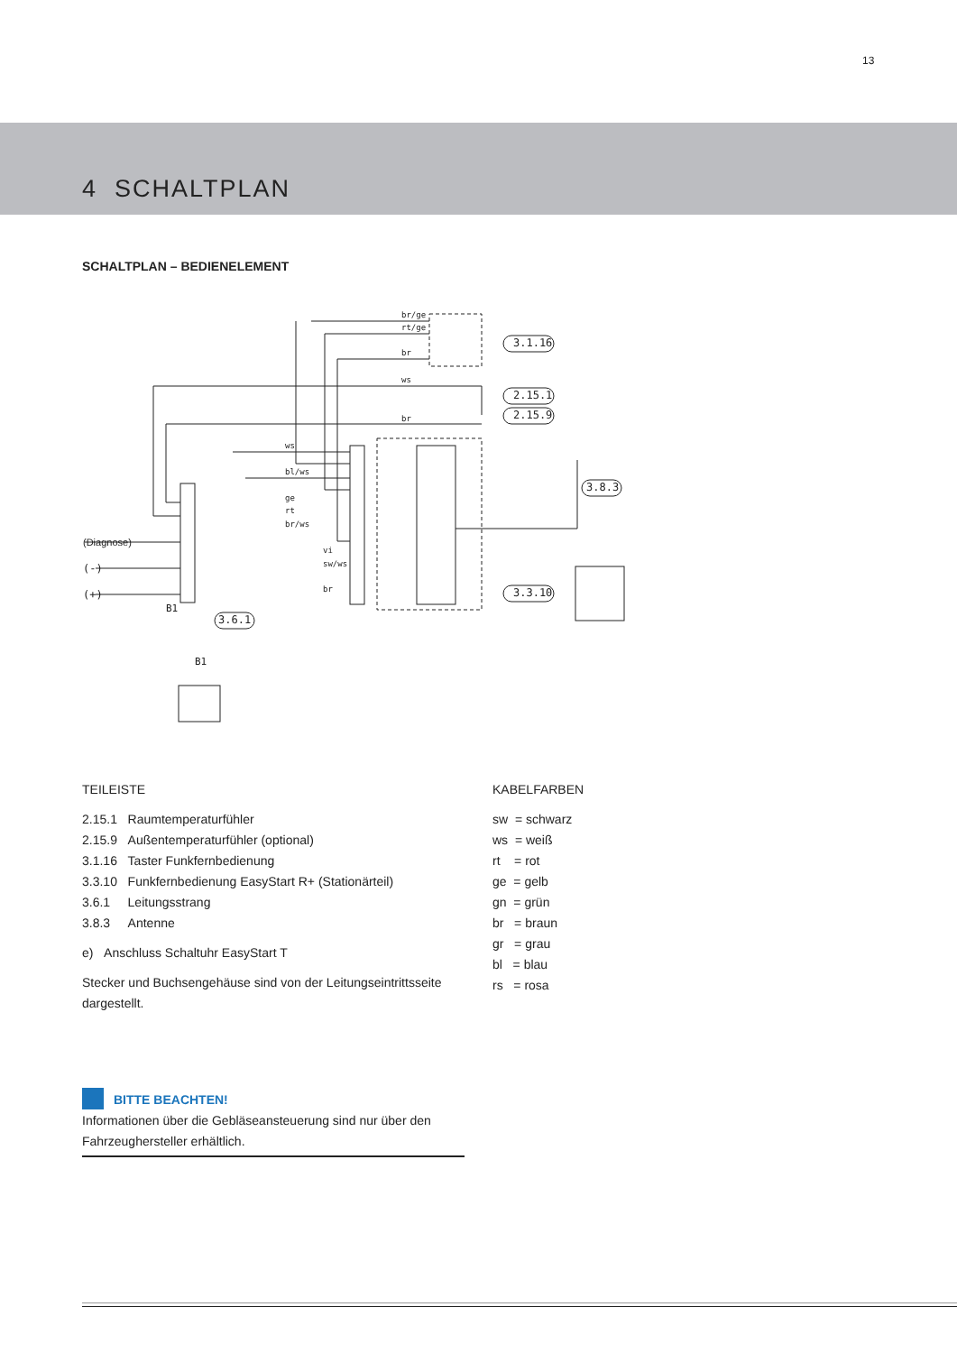13
4 SCHALTPLAN
SCHALTPLAN – BEDIENELEMENT
br/ge
rt/ge
br
ws
br
ws
bl/ws
ge
rt
br/ws
vi
sw/ws
br
3.1.16
2.15.1
2.15.9
3.8.3
3.3.10
3.6.1
B1
(Diagnose)
(-)
(+)
B1
TEILEISTE
2.15.1 Raumtemperaturfühler
2.15.9 Außentemperaturfühler (optional)
3.1.16 Taster Funkfernbedienung
3.3.10 Funkfernbedienung EasyStart R+ (Stationärteil)
3.6.1 Leitungsstrang
3.8.3 Antenne
e) Anschluss Schaltuhr EasyStart T
Stecker und Buchsengehäuse sind von der Leitungseintrittsseite dargestellt.
KABELFARBEN
sw = schwarz
ws = weiß
rt = rot
ge = gelb
gn = grün
br = braun
gr = grau
bl = blau
rs = rosa
BITTE BEACHTEN!
Informationen über die Gebläseansteuerung sind nur über den Fahrzeughersteller erhältlich.